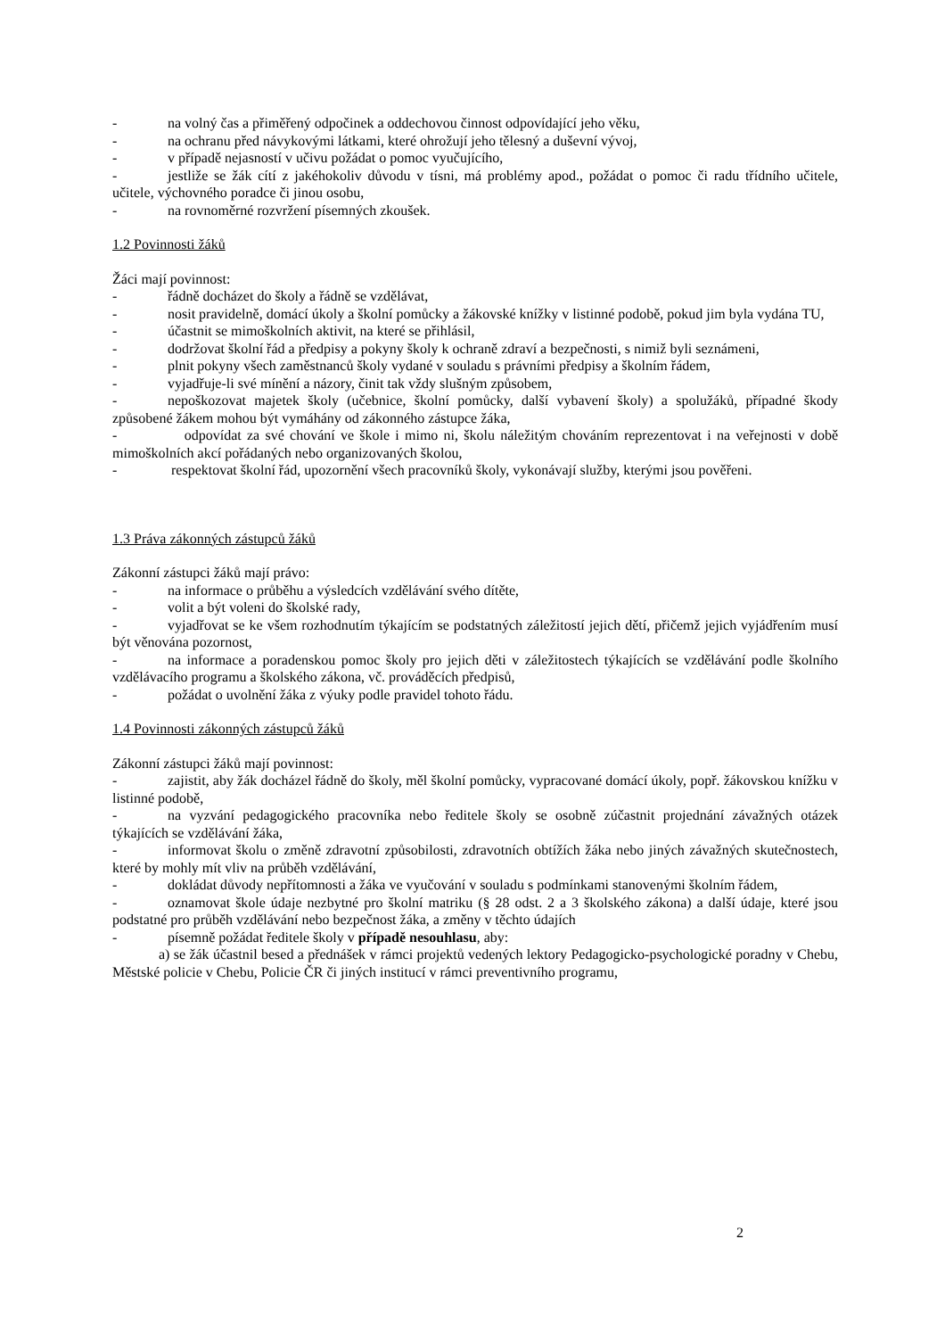- na volný čas a přiměřený odpočinek a oddechovou činnost odpovídající jeho věku,
- na ochranu před návykovými látkami, které ohrožují jeho tělesný a duševní vývoj,
- v případě nejasností v učivu požádat o pomoc vyučujícího,
- jestliže se žák cítí z jakéhokoliv důvodu v tísni, má problémy apod., požádat o pomoc či radu třídního učitele, učitele, výchovného poradce či jinou osobu,
- na rovnoměrné rozvržení písemných zkoušek.
1.2 Povinnosti žáků
Žáci mají povinnost:
- řádně docházet do školy a řádně se vzdělávat,
- nosit pravidelně, domácí úkoly a školní pomůcky a žákovské knížky v listinné podobě, pokud jim byla vydána TU,
- účastnit se mimoškolních aktivit, na které se přihlásil,
- dodržovat školní řád a předpisy a pokyny školy k ochraně zdraví a bezpečnosti, s nimiž byli seznámeni,
- plnit pokyny všech zaměstnanců školy vydané v souladu s právními předpisy a školním řádem,
- vyjadřuje-li své mínění a názory, činit tak vždy slušným způsobem,
- nepoškozovat majetek školy (učebnice, školní pomůcky, další vybavení školy) a spolužáků, případné škody způsobené žákem mohou být vymáhány od zákonného zástupce žáka,
- odpovídat za své chování ve škole i mimo ni, školu náležitým chováním reprezentovat i na veřejnosti v době mimoškolních akcí pořádaných nebo organizovaných školou,
- respektovat školní řád, upozornění všech pracovníků školy, vykonávají služby, kterými jsou pověřeni.
1.3 Práva zákonných zástupců žáků
Zákonní zástupci žáků mají právo:
- na informace o průběhu a výsledcích vzdělávání svého dítěte,
- volit a být voleni do školské rady,
- vyjadřovat se ke všem rozhodnutím týkajícím se podstatných záležitostí jejich dětí, přičemž jejich vyjádřením musí být věnována pozornost,
- na informace a poradenskou pomoc školy pro jejich děti v záležitostech týkajících se vzdělávání podle školního vzdělávacího programu a školského zákona, vč. prováděcích předpisů,
- požádat o uvolnění žáka z výuky podle pravidel tohoto řádu.
1.4 Povinnosti zákonných zástupců žáků
Zákonní zástupci žáků mají povinnost:
- zajistit, aby žák docházel řádně do školy, měl školní pomůcky, vypracované domácí úkoly, popř. žákovskou knížku v listinné podobě,
- na vyzvání pedagogického pracovníka nebo ředitele školy se osobně zúčastnit projednání závažných otázek týkajících se vzdělávání žáka,
- informovat školu o změně zdravotní způsobilosti, zdravotních obtížích žáka nebo jiných závažných skutečnostech, které by mohly mít vliv na průběh vzdělávání,
- dokládat důvody nepřítomnosti a žáka ve vyučování v souladu s podmínkami stanovenými školním řádem,
- oznamovat škole údaje nezbytné pro školní matriku (§ 28 odst. 2 a 3 školského zákona) a další údaje, které jsou podstatné pro průběh vzdělávání nebo bezpečnost žáka, a změny v těchto údajích
- písemně požádat ředitele školy v případě nesouhlasu, aby:
a) se žák účastnil besed a přednášek v rámci projektů vedených lektory Pedagogicko-psychologické poradny v Chebu, Městské policie v Chebu, Policie ČR či jiných institucí v rámci preventivního programu,
2